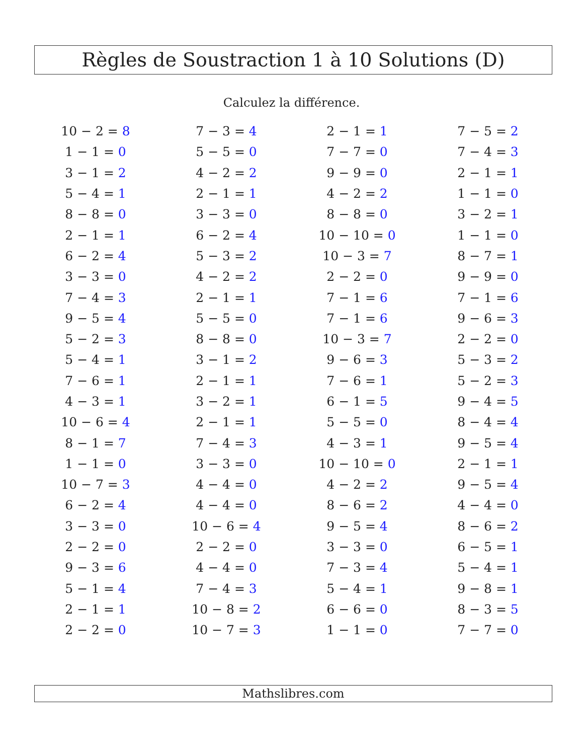Règles de Soustraction 1 à 10 Solutions (D)
Calculez la différence.
| 10 − 2 = 8 | 7 − 3 = 4 | 2 − 1 = 1 | 7 − 5 = 2 |
| 1 − 1 = 0 | 5 − 5 = 0 | 7 − 7 = 0 | 7 − 4 = 3 |
| 3 − 1 = 2 | 4 − 2 = 2 | 9 − 9 = 0 | 2 − 1 = 1 |
| 5 − 4 = 1 | 2 − 1 = 1 | 4 − 2 = 2 | 1 − 1 = 0 |
| 8 − 8 = 0 | 3 − 3 = 0 | 8 − 8 = 0 | 3 − 2 = 1 |
| 2 − 1 = 1 | 6 − 2 = 4 | 10 − 10 = 0 | 1 − 1 = 0 |
| 6 − 2 = 4 | 5 − 3 = 2 | 10 − 3 = 7 | 8 − 7 = 1 |
| 3 − 3 = 0 | 4 − 2 = 2 | 2 − 2 = 0 | 9 − 9 = 0 |
| 7 − 4 = 3 | 2 − 1 = 1 | 7 − 1 = 6 | 7 − 1 = 6 |
| 9 − 5 = 4 | 5 − 5 = 0 | 7 − 1 = 6 | 9 − 6 = 3 |
| 5 − 2 = 3 | 8 − 8 = 0 | 10 − 3 = 7 | 2 − 2 = 0 |
| 5 − 4 = 1 | 3 − 1 = 2 | 9 − 6 = 3 | 5 − 3 = 2 |
| 7 − 6 = 1 | 2 − 1 = 1 | 7 − 6 = 1 | 5 − 2 = 3 |
| 4 − 3 = 1 | 3 − 2 = 1 | 6 − 1 = 5 | 9 − 4 = 5 |
| 10 − 6 = 4 | 2 − 1 = 1 | 5 − 5 = 0 | 8 − 4 = 4 |
| 8 − 1 = 7 | 7 − 4 = 3 | 4 − 3 = 1 | 9 − 5 = 4 |
| 1 − 1 = 0 | 3 − 3 = 0 | 10 − 10 = 0 | 2 − 1 = 1 |
| 10 − 7 = 3 | 4 − 4 = 0 | 4 − 2 = 2 | 9 − 5 = 4 |
| 6 − 2 = 4 | 4 − 4 = 0 | 8 − 6 = 2 | 4 − 4 = 0 |
| 3 − 3 = 0 | 10 − 6 = 4 | 9 − 5 = 4 | 8 − 6 = 2 |
| 2 − 2 = 0 | 2 − 2 = 0 | 3 − 3 = 0 | 6 − 5 = 1 |
| 9 − 3 = 6 | 4 − 4 = 0 | 7 − 3 = 4 | 5 − 4 = 1 |
| 5 − 1 = 4 | 7 − 4 = 3 | 5 − 4 = 1 | 9 − 8 = 1 |
| 2 − 1 = 1 | 10 − 8 = 2 | 6 − 6 = 0 | 8 − 3 = 5 |
| 2 − 2 = 0 | 10 − 7 = 3 | 1 − 1 = 0 | 7 − 7 = 0 |
Mathslibres.com